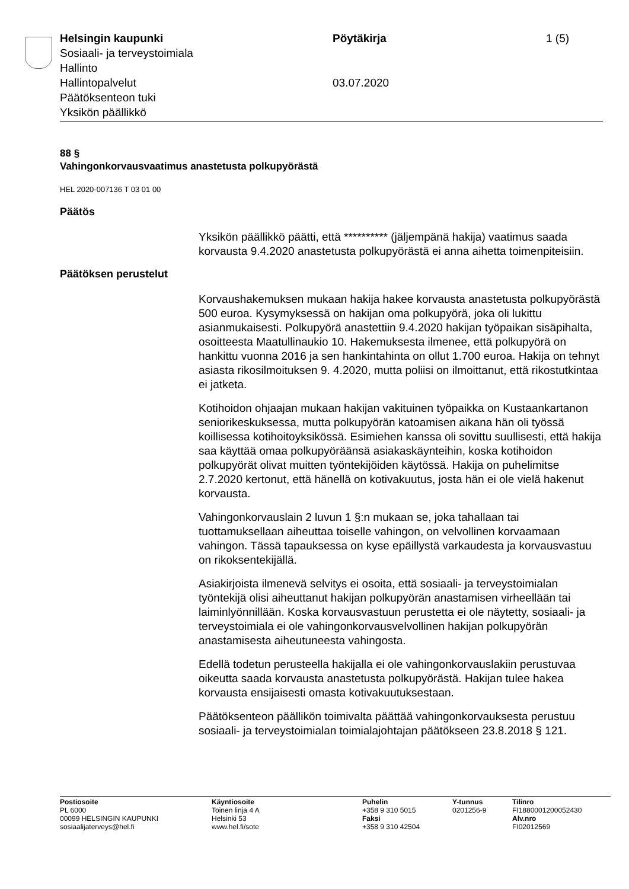Helsingin kaupunki
Sosiaali- ja terveystoimiala
Hallinto
Hallintopalvelut
Päätöksenteon tuki
Yksikön päällikkö
Pöytäkirja
03.07.2020
1 (5)
88 §
Vahingonkorvausvaatimus anastetusta polkupyörästä
HEL 2020-007136 T 03 01 00
Päätös
Yksikön päällikkö päätti, että ********** (jäljempänä hakija) vaatimus saada korvausta 9.4.2020 anastetusta polkupyörästä ei anna aihetta toimenpiteisiin.
Päätöksen perustelut
Korvaushakemuksen mukaan hakija hakee korvausta anastetusta polkupyörästä 500 euroa. Kysymyksessä on hakijan oma polkupyörä, joka oli lukittu asianmukaisesti. Polkupyörä anastettiin 9.4.2020 hakijan työpaikan sisäpihalta, osoitteesta Maatullinaukio 10. Hakemuksesta ilmenee, että polkupyörä on hankittu vuonna 2016 ja sen hankintahinta on ollut 1.700 euroa. Hakija on tehnyt asiasta rikosilmoituksen 9. 4.2020, mutta poliisi on ilmoittanut, että rikostutkintaa ei jatketa.
Kotihoidon ohjaajan mukaan hakijan vakituinen työpaikka on Kustaankartanon seniorikeskuksessa, mutta polkupyörän katoamisen aikana hän oli työssä koillisessa kotihoitoyksikössä. Esimiehen kanssa oli sovittu suullisesti, että hakija saa käyttää omaa polkupyöräänsä asiakaskäynteihin, koska kotihoidon polkupyörät olivat muitten työntekijöiden käytössä. Hakija on puhelimitse 2.7.2020 kertonut, että hänellä on kotivakuutus, josta hän ei ole vielä hakenut korvausta.
Vahingonkorvauslain 2 luvun 1 §:n mukaan se, joka tahallaan tai tuottamuksellaan aiheuttaa toiselle vahingon, on velvollinen korvaamaan vahingon. Tässä tapauksessa on kyse epäillystä varkaudesta ja korvausvastuu on rikoksentekijällä.
Asiakirjoista ilmenevä selvitys ei osoita, että sosiaali- ja terveystoimialan työntekijä olisi aiheuttanut hakijan polkupyörän anastamisen virheellään tai laiminlyönnillään. Koska korvausvastuun perustetta ei ole näytetty, sosiaali- ja terveystoimiala ei ole vahingonkorvausvelvollinen hakijan polkupyörän anastamisesta aiheutuneesta vahingosta.
Edellä todetun perusteella hakijalla ei ole vahingonkorvauslakiin perustuvaa oikeutta saada korvausta anastetusta polkupyörästä. Hakijan tulee hakea korvausta ensijaisesti omasta kotivakuutuksestaan.
Päätöksenteon päällikön toimivalta päättää vahingonkorvauksesta perustuu sosiaali- ja terveystoimialan toimialajohtajan päätökseen 23.8.2018 § 121.
Postiosoite
PL 6000
00099 HELSINGIN KAUPUNKI
sosiaalijaterveys@hel.fi
Käyntiosoite
Toinen linja 4 A
Helsinki 53
www.hel.fi/sote
Puhelin
+358 9 310 5015
Faksi
+358 9 310 42504
Y-tunnus
0201256-9
Tilinro
FI1880001200052430
Alv.nro
FI02012569